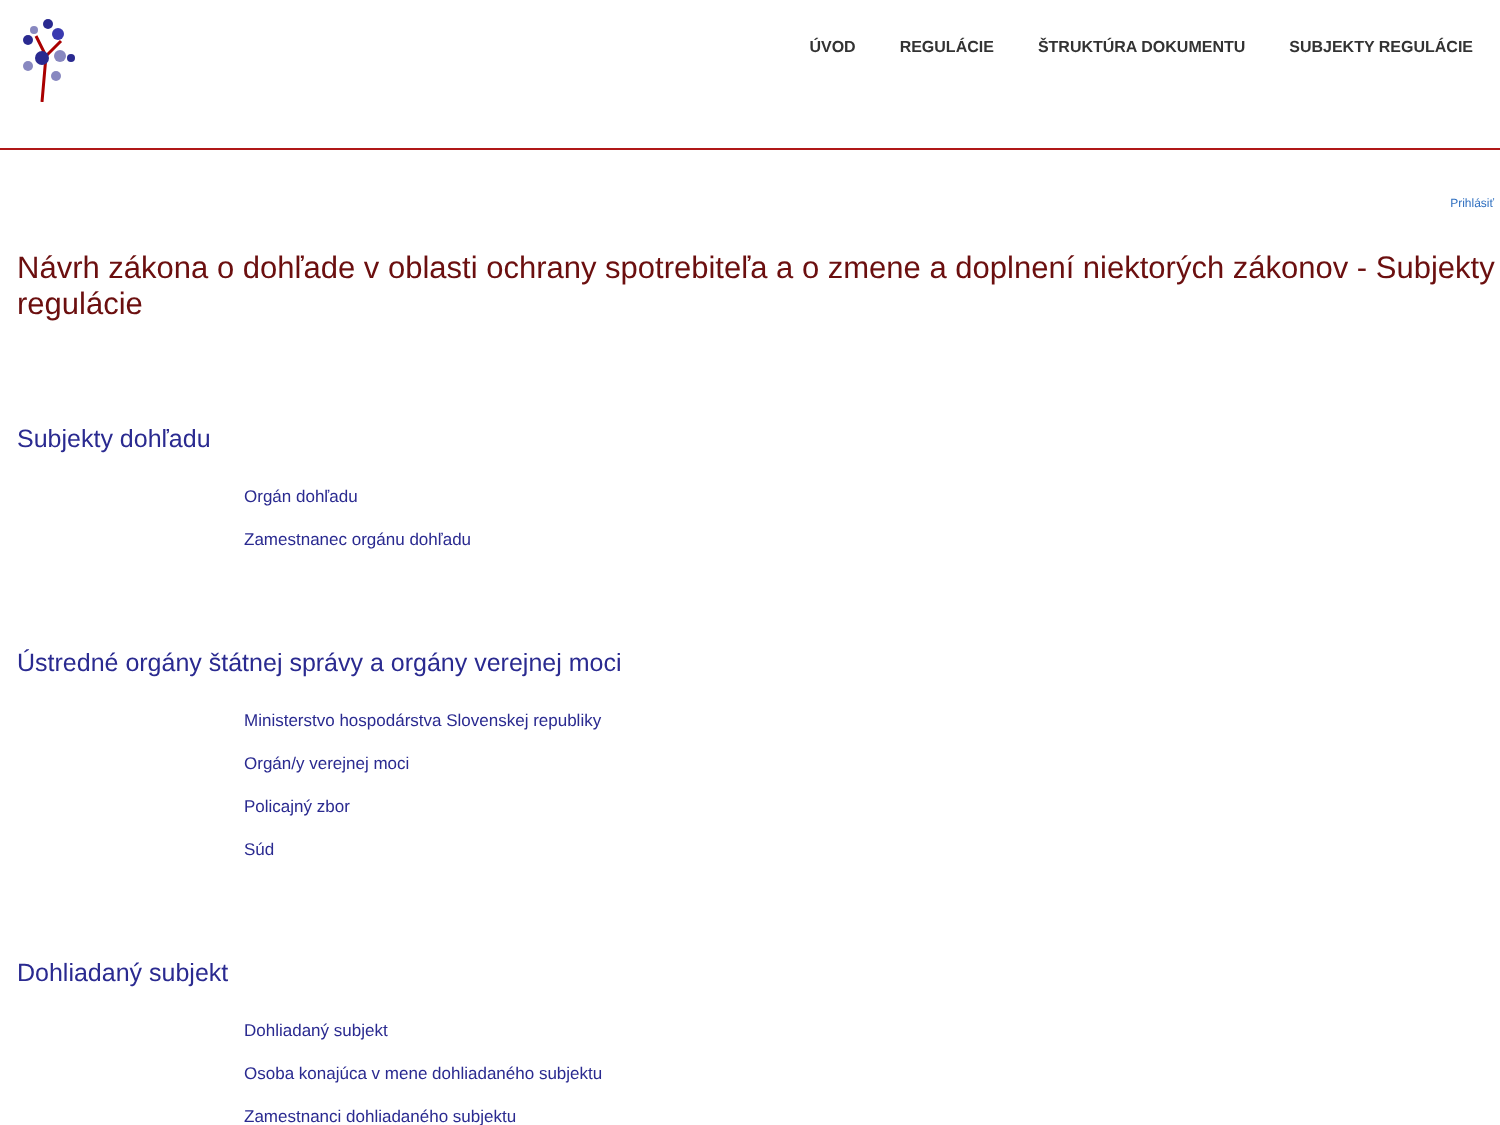ÚVOD REGULÁCIE ŠTRUKTÚRA DOKUMENTU SUBJEKTY REGULÁCIE
Prihlásiť
Návrh zákona o dohľade v oblasti ochrany spotrebiteľa a o zmene a doplnení niektorých zákonov - Subjekty regulácie
Subjekty dohľadu
Orgán dohľadu
Zamestnanec orgánu dohľadu
Ústredné orgány štátnej správy a orgány verejnej moci
Ministerstvo hospodárstva Slovenskej republiky
Orgán/y verejnej moci
Policajný zbor
Súd
Dohliadaný subjekt
Dohliadaný subjekt
Osoba konajúca v mene dohliadaného subjektu
Zamestnanci dohliadaného subjektu